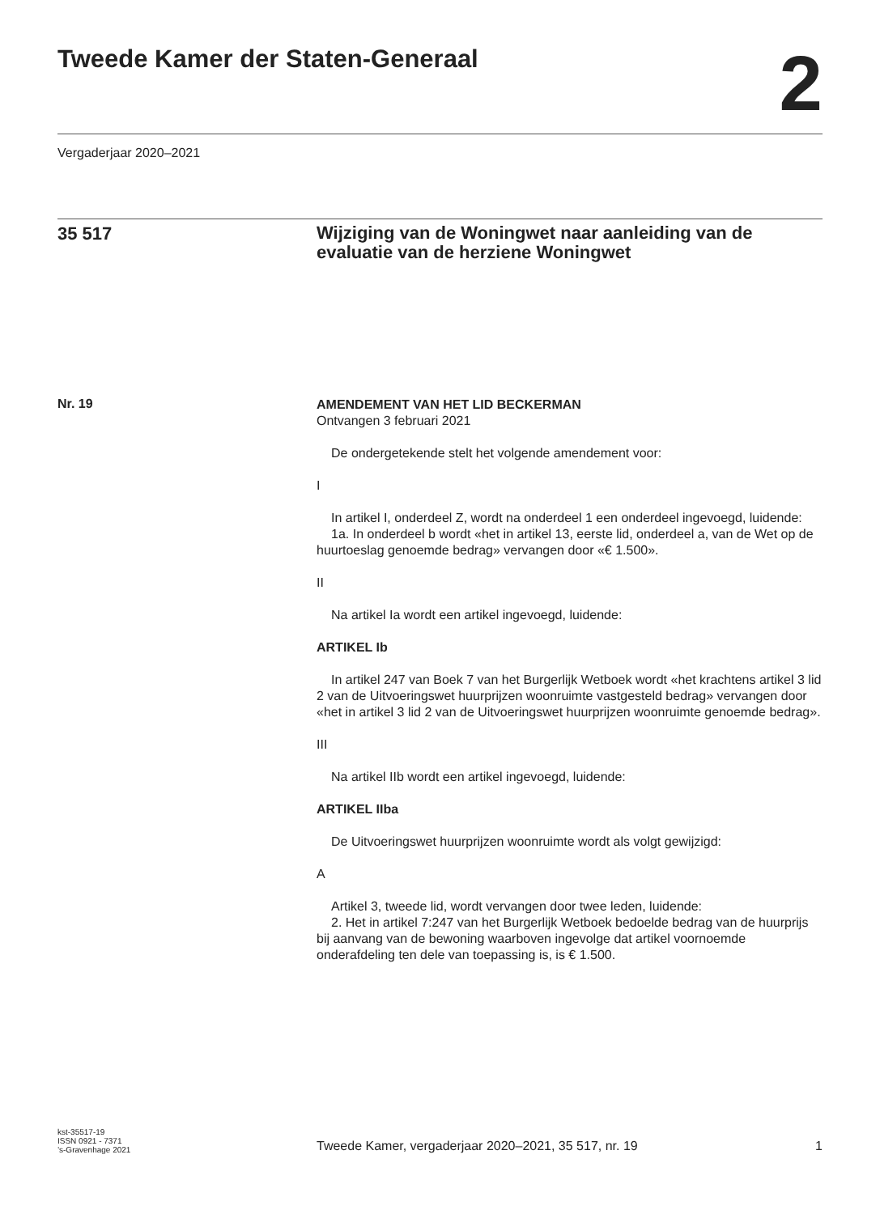Tweede Kamer der Staten-Generaal
2
Vergaderjaar 2020–2021
35 517
Wijziging van de Woningwet naar aanleiding van de evaluatie van de herziene Woningwet
Nr. 19
AMENDEMENT VAN HET LID BECKERMAN
Ontvangen 3 februari 2021
De ondergetekende stelt het volgende amendement voor:
I
In artikel I, onderdeel Z, wordt na onderdeel 1 een onderdeel ingevoegd, luidende:
1a. In onderdeel b wordt «het in artikel 13, eerste lid, onderdeel a, van de Wet op de huurtoeslag genoemde bedrag» vervangen door «€ 1.500».
II
Na artikel Ia wordt een artikel ingevoegd, luidende:
ARTIKEL Ib
In artikel 247 van Boek 7 van het Burgerlijk Wetboek wordt «het krachtens artikel 3 lid 2 van de Uitvoeringswet huurprijzen woonruimte vastgesteld bedrag» vervangen door «het in artikel 3 lid 2 van de Uitvoeringswet huurprijzen woonruimte genoemde bedrag».
III
Na artikel IIb wordt een artikel ingevoegd, luidende:
ARTIKEL IIba
De Uitvoeringswet huurprijzen woonruimte wordt als volgt gewijzigd:
A
Artikel 3, tweede lid, wordt vervangen door twee leden, luidende:
2. Het in artikel 7:247 van het Burgerlijk Wetboek bedoelde bedrag van de huurprijs bij aanvang van de bewoning waarboven ingevolge dat artikel voornoemde onderafdeling ten dele van toepassing is, is € 1.500.
kst-35517-19
ISSN 0921 - 7371
’s-Gravenhage 2021
Tweede Kamer, vergaderjaar 2020–2021, 35 517, nr. 19 1